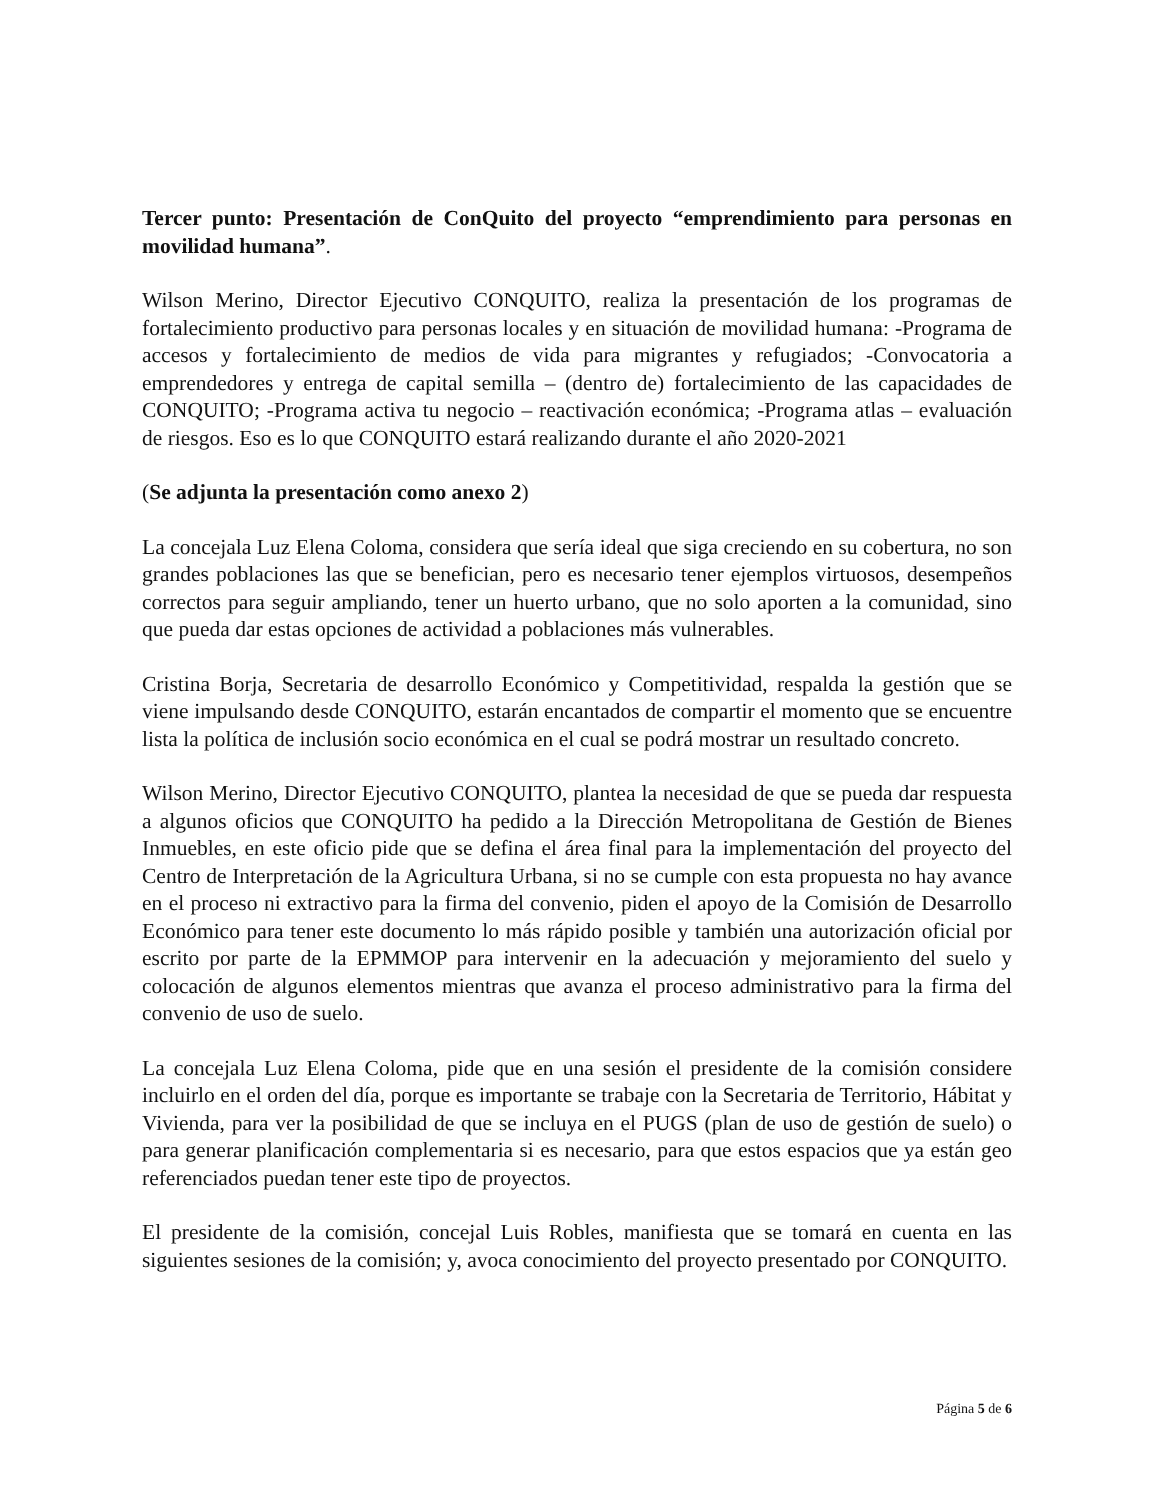Tercer punto: Presentación de ConQuito del proyecto “emprendimiento para personas en movilidad humana”.
Wilson Merino, Director Ejecutivo CONQUITO, realiza la presentación de los programas de fortalecimiento productivo para personas locales y en situación de movilidad humana: -Programa de accesos y fortalecimiento de medios de vida para migrantes y refugiados; -Convocatoria a emprendedores y entrega de capital semilla – (dentro de) fortalecimiento de las capacidades de CONQUITO; -Programa activa tu negocio – reactivación económica; -Programa atlas – evaluación de riesgos. Eso es lo que CONQUITO estará realizando durante el año 2020-2021
(Se adjunta la presentación como anexo 2)
La concejala Luz Elena Coloma, considera que sería ideal que siga creciendo en su cobertura, no son grandes poblaciones las que se benefician, pero es necesario tener ejemplos virtuosos, desempeños correctos para seguir ampliando, tener un huerto urbano, que no solo aporten a la comunidad, sino que pueda dar estas opciones de actividad a poblaciones más vulnerables.
Cristina Borja, Secretaria de desarrollo Económico y Competitividad, respalda la gestión que se viene impulsando desde CONQUITO, estarán encantados de compartir el momento que se encuentre lista la política de inclusión socio económica en el cual se podrá mostrar un resultado concreto.
Wilson Merino, Director Ejecutivo CONQUITO, plantea la necesidad de que se pueda dar respuesta a algunos oficios que CONQUITO ha pedido a la Dirección Metropolitana de Gestión de Bienes Inmuebles, en este oficio pide que se defina el área final para la implementación del proyecto del Centro de Interpretación de la Agricultura Urbana, si no se cumple con esta propuesta no hay avance en el proceso ni extractivo para la firma del convenio, piden el apoyo de la Comisión de Desarrollo Económico para tener este documento lo más rápido posible y también una autorización oficial por escrito por parte de la EPMMOP para intervenir en la adecuación y mejoramiento del suelo y colocación de algunos elementos mientras que avanza el proceso administrativo para la firma del convenio de uso de suelo.
La concejala Luz Elena Coloma, pide que en una sesión el presidente de la comisión considere incluirlo en el orden del día, porque es importante se trabaje con la Secretaria de Territorio, Hábitat y Vivienda, para ver la posibilidad de que se incluya en el PUGS (plan de uso de gestión de suelo) o para generar planificación complementaria si es necesario, para que estos espacios que ya están geo referenciados puedan tener este tipo de proyectos.
El presidente de la comisión, concejal Luis Robles, manifiesta que se tomará en cuenta en las siguientes sesiones de la comisión; y, avoca conocimiento del proyecto presentado por CONQUITO.
Página 5 de 6